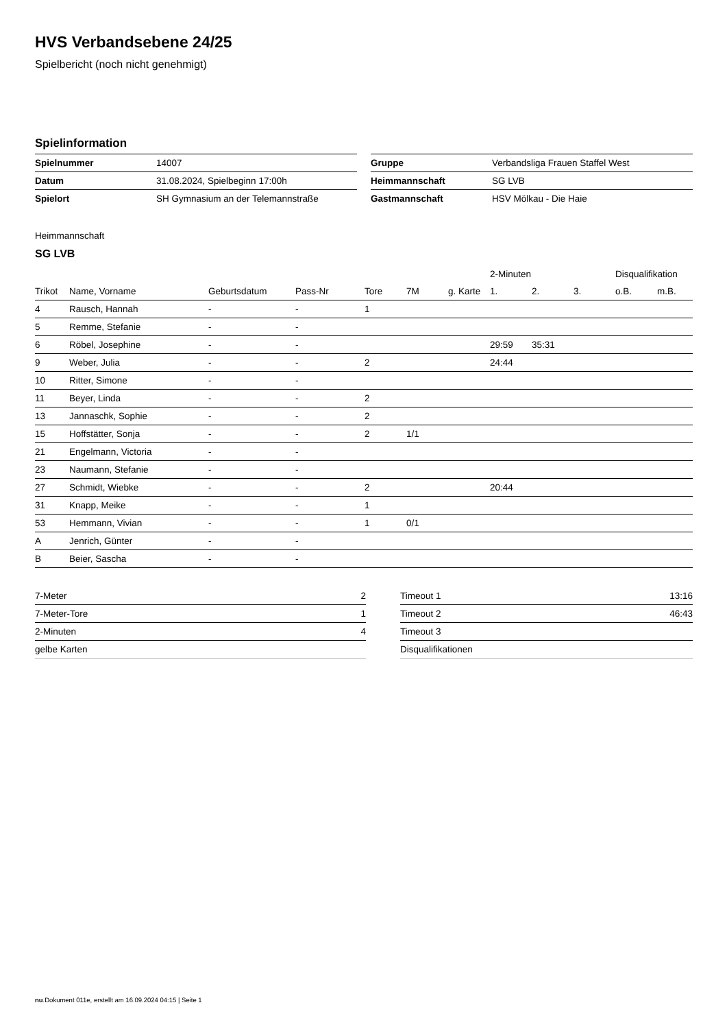HVS Verbandsebene 24/25
Spielbericht (noch nicht genehmigt)
Spielinformation
| Spielnummer | 14007 |
| Datum | 31.08.2024, Spielbeginn 17:00h |
| Spielort | SH Gymnasium an der Telemannstraße |
| Gruppe | Verbandsliga Frauen Staffel West |
| Heimmannschaft | SG LVB |
| Gastmannschaft | HSV Mölkau - Die Haie |
Heimmannschaft
SG LVB
| | | | | | | | 2-Minuten | | | Disqualifikation | |
| --- | --- | --- | --- | --- | --- | --- | --- | --- | --- | --- | --- |
| Trikot | Name, Vorname | Geburtsdatum | Pass-Nr | Tore | 7M | g. Karte | 1. | 2. | 3. | o.B. | m.B. |
| 4 | Rausch, Hannah | - | - | 1 | | | | | | | |
| 5 | Remme, Stefanie | - | - | | | | | | | | |
| 6 | Röbel, Josephine | - | - | | | | 29:59 | 35:31 | | | |
| 9 | Weber, Julia | - | - | 2 | | | 24:44 | | | | |
| 10 | Ritter, Simone | - | - | | | | | | | | |
| 11 | Beyer, Linda | - | - | 2 | | | | | | | |
| 13 | Jannaschk, Sophie | - | - | 2 | | | | | | | |
| 15 | Hoffstätter, Sonja | - | - | 2 | 1/1 | | | | | | |
| 21 | Engelmann, Victoria | - | - | | | | | | | | |
| 23 | Naumann, Stefanie | - | - | | | | | | | | |
| 27 | Schmidt, Wiebke | - | - | 2 | | | 20:44 | | | | |
| 31 | Knapp, Meike | - | - | 1 | | | | | | | |
| 53 | Hemmann, Vivian | - | - | 1 | 0/1 | | | | | | |
| A | Jenrich, Günter | - | - | | | | | | | | |
| B | Beier, Sascha | - | - | | | | | | | | |
| 7-Meter | 2 |
| 7-Meter-Tore | 1 |
| 2-Minuten | 4 |
| gelbe Karten | |
| Timeout 1 | 13:16 |
| Timeout 2 | 46:43 |
| Timeout 3 | |
| Disqualifikationen | |
nu.Dokument 011e, erstellt am 16.09.2024 04:15 | Seite 1